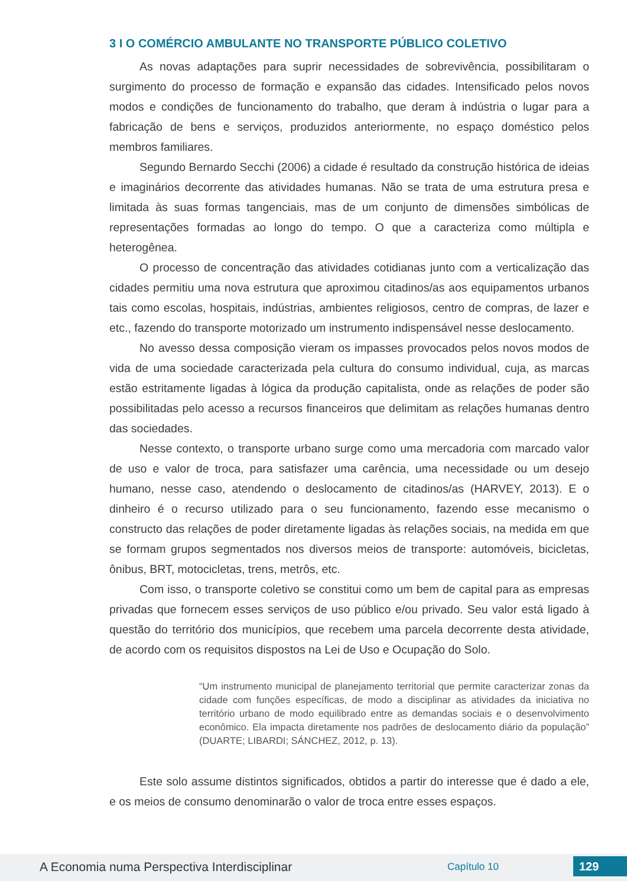3 I O COMÉRCIO AMBULANTE NO TRANSPORTE PÚBLICO COLETIVO
As novas adaptações para suprir necessidades de sobrevivência, possibilitaram o surgimento do processo de formação e expansão das cidades. Intensificado pelos novos modos e condições de funcionamento do trabalho, que deram à indústria o lugar para a fabricação de bens e serviços, produzidos anteriormente, no espaço doméstico pelos membros familiares.
Segundo Bernardo Secchi (2006) a cidade é resultado da construção histórica de ideias e imaginários decorrente das atividades humanas. Não se trata de uma estrutura presa e limitada às suas formas tangenciais, mas de um conjunto de dimensões simbólicas de representações formadas ao longo do tempo. O que a caracteriza como múltipla e heterogênea.
O processo de concentração das atividades cotidianas junto com a verticalização das cidades permitiu uma nova estrutura que aproximou citadinos/as aos equipamentos urbanos tais como escolas, hospitais, indústrias, ambientes religiosos, centro de compras, de lazer e etc., fazendo do transporte motorizado um instrumento indispensável nesse deslocamento.
No avesso dessa composição vieram os impasses provocados pelos novos modos de vida de uma sociedade caracterizada pela cultura do consumo individual, cuja, as marcas estão estritamente ligadas à lógica da produção capitalista, onde as relações de poder são possibilitadas pelo acesso a recursos financeiros que delimitam as relações humanas dentro das sociedades.
Nesse contexto, o transporte urbano surge como uma mercadoria com marcado valor de uso e valor de troca, para satisfazer uma carência, uma necessidade ou um desejo humano, nesse caso, atendendo o deslocamento de citadinos/as (HARVEY, 2013). E o dinheiro é o recurso utilizado para o seu funcionamento, fazendo esse mecanismo o constructo das relações de poder diretamente ligadas às relações sociais, na medida em que se formam grupos segmentados nos diversos meios de transporte: automóveis, bicicletas, ônibus, BRT, motocicletas, trens, metrôs, etc.
Com isso, o transporte coletivo se constitui como um bem de capital para as empresas privadas que fornecem esses serviços de uso público e/ou privado. Seu valor está ligado à questão do território dos municípios, que recebem uma parcela decorrente desta atividade, de acordo com os requisitos dispostos na Lei de Uso e Ocupação do Solo.
“Um instrumento municipal de planejamento territorial que permite caracterizar zonas da cidade com funções específicas, de modo a disciplinar as atividades da iniciativa no território urbano de modo equilibrado entre as demandas sociais e o desenvolvimento econômico. Ela impacta diretamente nos padrões de deslocamento diário da população” (DUARTE; LIBARDI; SÁNCHEZ, 2012, p. 13).
Este solo assume distintos significados, obtidos a partir do interesse que é dado a ele, e os meios de consumo denominarão o valor de troca entre esses espaços.
A Economia numa Perspectiva Interdisciplinar Capítulo 10 129